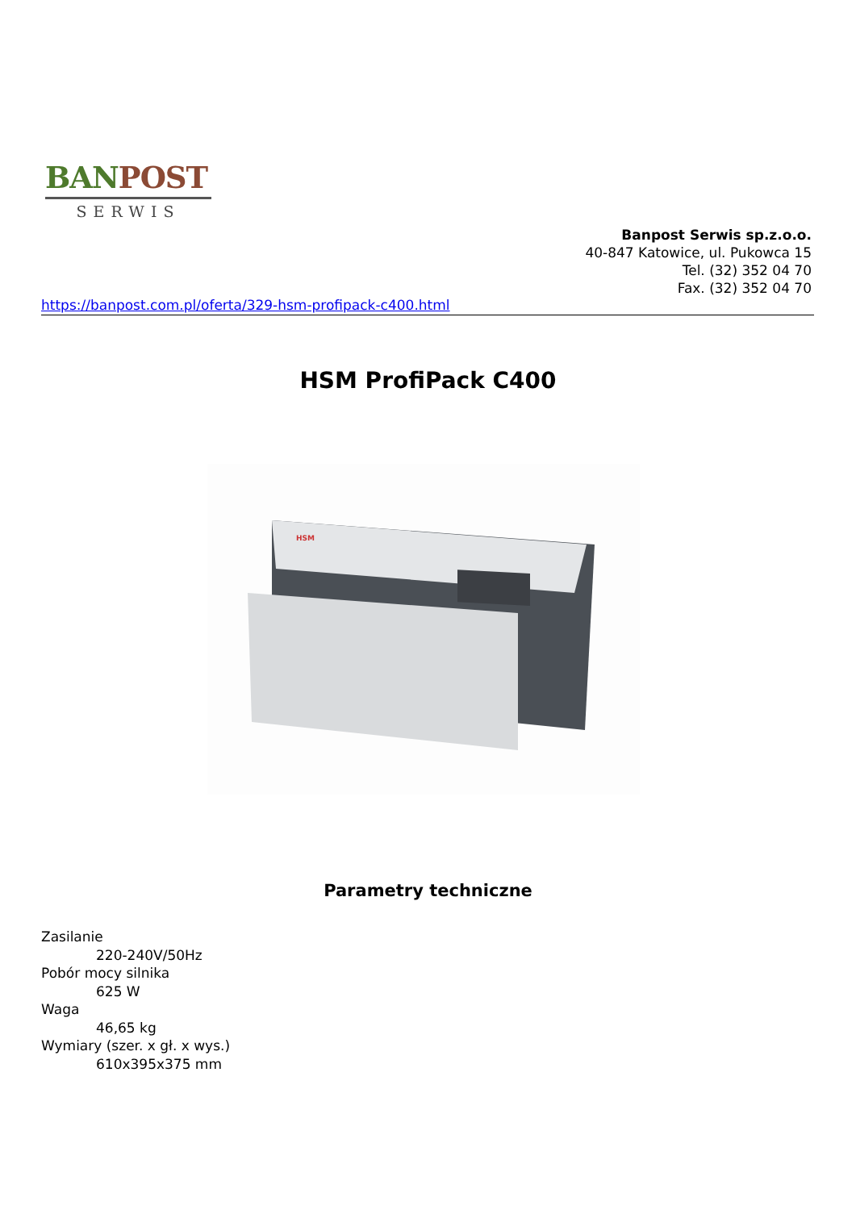BAN POST
SERWIS
Banpost Serwis sp.z.o.o.
40-847 Katowice, ul. Pukowca 15
Tel. (32) 352 04 70
Fax. (32) 352 04 70
https://banpost.com.pl/oferta/329-hsm-profipack-c400.html
HSM ProfiPack C400
HSM
Parametry techniczne
Zasilanie
220-240V/50Hz
Pobór mocy silnika
625 W
Waga
46,65 kg
Wymiary (szer. x gł. x wys.)
610x395x375 mm